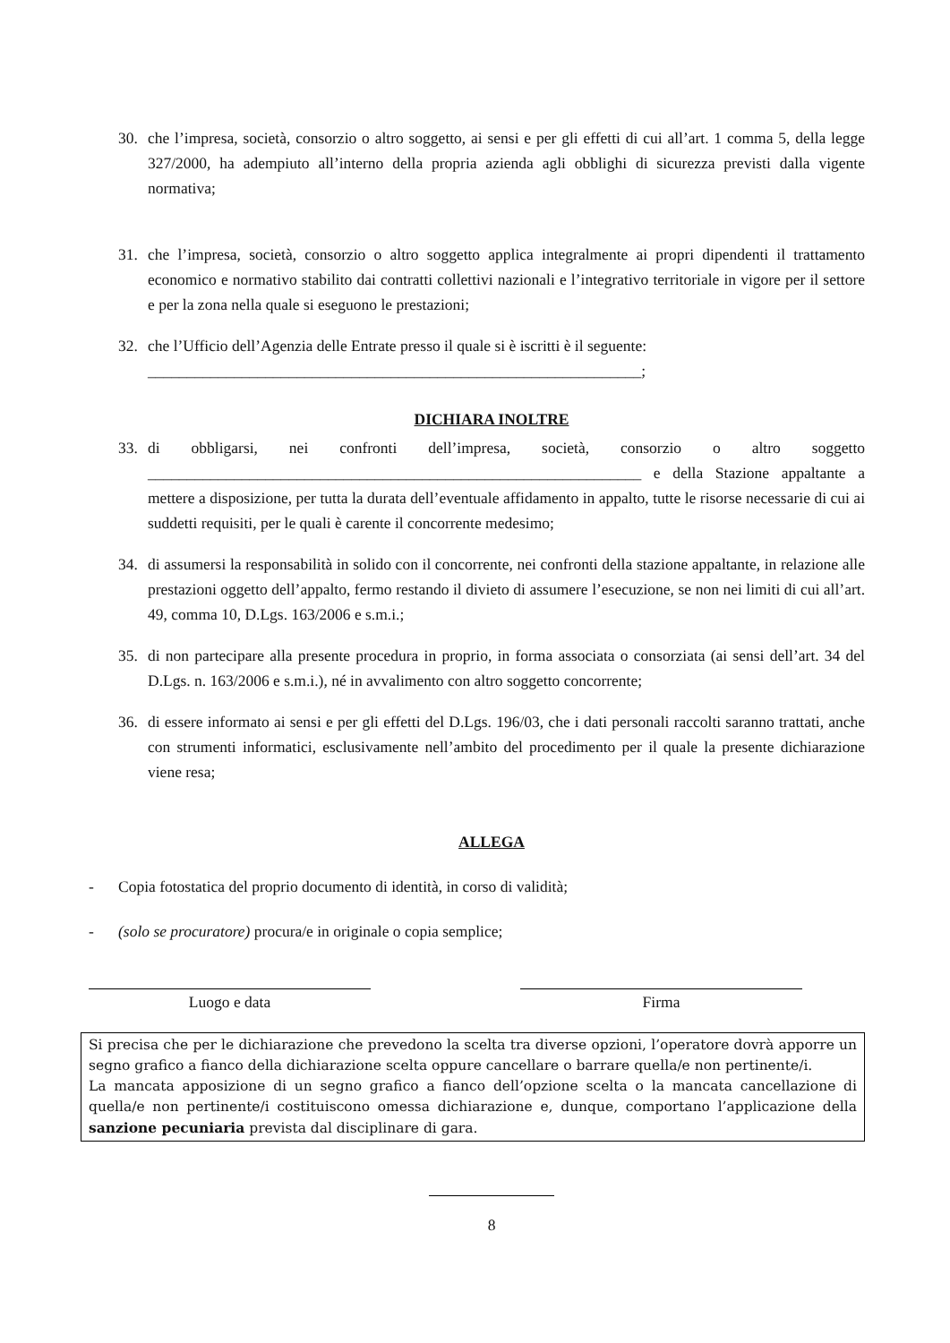30. che l’impresa, società, consorzio o altro soggetto, ai sensi e per gli effetti di cui all’art. 1 comma 5, della legge 327/2000, ha adempiuto all’interno della propria azienda agli obblighi di sicurezza previsti dalla vigente normativa;
31. che l’impresa, società, consorzio o altro soggetto applica integralmente ai propri dipendenti il trattamento economico e normativo stabilito dai contratti collettivi nazionali e l’integrativo territoriale in vigore per il settore e per la zona nella quale si eseguono le prestazioni;
32. che l’Ufficio dell’Agenzia delle Entrate presso il quale si è iscritti è il seguente:
_______________________________________________________________;
DICHIARA INOLTRE
33. di obbligarsi, nei confronti dell’impresa, società, consorzio o altro soggetto _______________________________________________________________ e della Stazione appaltante a mettere a disposizione, per tutta la durata dell’eventuale affidamento in appalto, tutte le risorse necessarie di cui ai suddetti requisiti, per le quali è carente il concorrente medesimo;
34. di assumersi la responsabilità in solido con il concorrente, nei confronti della stazione appaltante, in relazione alle prestazioni oggetto dell’appalto, fermo restando il divieto di assumere l’esecuzione, se non nei limiti di cui all’art. 49, comma 10, D.Lgs. 163/2006 e s.m.i.;
35. di non partecipare alla presente procedura in proprio, in forma associata o consorziata (ai sensi dell’art. 34 del D.Lgs. n. 163/2006 e s.m.i.), né in avvalimento con altro soggetto concorrente;
36. di essere informato ai sensi e per gli effetti del D.Lgs. 196/03, che i dati personali raccolti saranno trattati, anche con strumenti informatici, esclusivamente nell’ambito del procedimento per il quale la presente dichiarazione viene resa;
ALLEGA
- Copia fotostatica del proprio documento di identità, in corso di validità;
- (solo se procuratore) procura/e in originale o copia semplice;
Luogo e data Firma
Si precisa che per le dichiarazione che prevedono la scelta tra diverse opzioni, l’operatore dovrà apporre un segno grafico a fianco della dichiarazione scelta oppure cancellare o barrare quella/e non pertinente/i.
La mancata apposizione di un segno grafico a fianco dell’opzione scelta o la mancata cancellazione di quella/e non pertinente/i costituiscono omessa dichiarazione e, dunque, comportano l’applicazione della sanzione pecuniaria prevista dal disciplinare di gara.
8